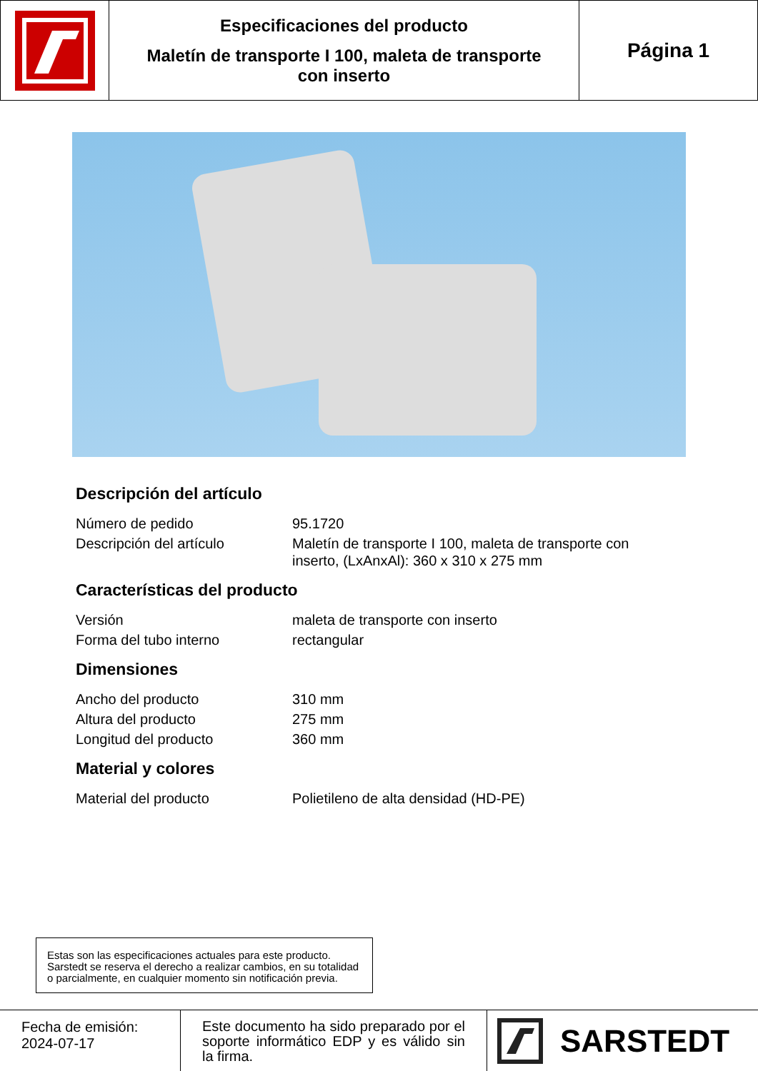Especificaciones del producto
Maletín de transporte I 100, maleta de transporte
con inserto
Página 1
Descripción del artículo
| Número de pedido | 95.1720 |
| Descripción del artículo | Maletín de transporte I 100, maleta de transporte con inserto, (LxAnxAl): 360 x 310 x 275 mm |
Características del producto
| Versión | maleta de transporte con inserto |
| Forma del tubo interno | rectangular |
Dimensiones
| Ancho del producto | 310 mm |
| Altura del producto | 275 mm |
| Longitud del producto | 360 mm |
Material y colores
| Material del producto | Polietileno de alta densidad (HD-PE) |
Estas son las especificaciones actuales para este producto. Sarstedt se reserva el derecho a realizar cambios, en su totalidad o parcialmente, en cualquier momento sin notificación previa.
Fecha de emisión:
2024-07-17
Este documento ha sido preparado por el soporte informático EDP y es válido sin la firma.
SARSTEDT